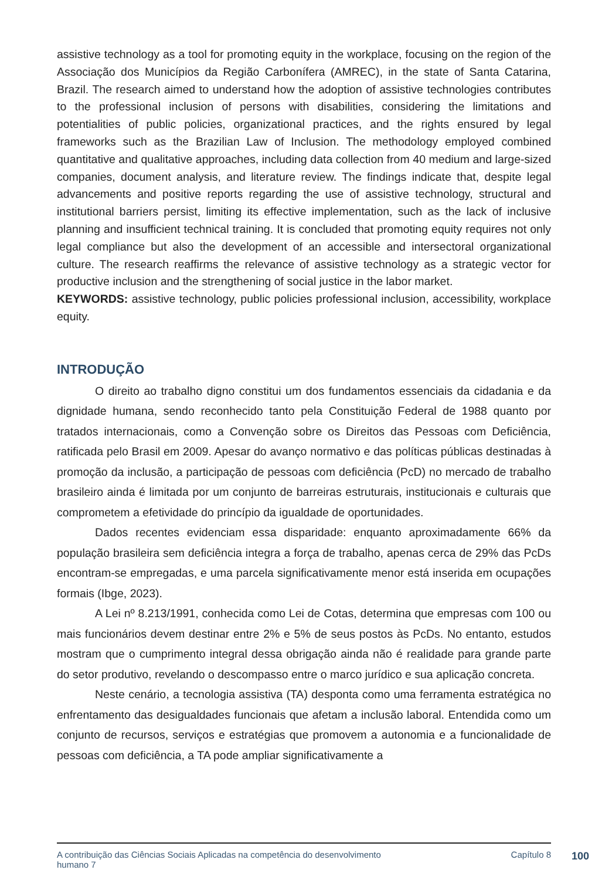assistive technology as a tool for promoting equity in the workplace, focusing on the region of the Associação dos Municípios da Região Carbonífera (AMREC), in the state of Santa Catarina, Brazil. The research aimed to understand how the adoption of assistive technologies contributes to the professional inclusion of persons with disabilities, considering the limitations and potentialities of public policies, organizational practices, and the rights ensured by legal frameworks such as the Brazilian Law of Inclusion. The methodology employed combined quantitative and qualitative approaches, including data collection from 40 medium and large-sized companies, document analysis, and literature review. The findings indicate that, despite legal advancements and positive reports regarding the use of assistive technology, structural and institutional barriers persist, limiting its effective implementation, such as the lack of inclusive planning and insufficient technical training. It is concluded that promoting equity requires not only legal compliance but also the development of an accessible and intersectoral organizational culture. The research reaffirms the relevance of assistive technology as a strategic vector for productive inclusion and the strengthening of social justice in the labor market.
KEYWORDS: assistive technology, public policies professional inclusion, accessibility, workplace equity.
INTRODUÇÃO
O direito ao trabalho digno constitui um dos fundamentos essenciais da cidadania e da dignidade humana, sendo reconhecido tanto pela Constituição Federal de 1988 quanto por tratados internacionais, como a Convenção sobre os Direitos das Pessoas com Deficiência, ratificada pelo Brasil em 2009. Apesar do avanço normativo e das políticas públicas destinadas à promoção da inclusão, a participação de pessoas com deficiência (PcD) no mercado de trabalho brasileiro ainda é limitada por um conjunto de barreiras estruturais, institucionais e culturais que comprometem a efetividade do princípio da igualdade de oportunidades.
Dados recentes evidenciam essa disparidade: enquanto aproximadamente 66% da população brasileira sem deficiência integra a força de trabalho, apenas cerca de 29% das PcDs encontram-se empregadas, e uma parcela significativamente menor está inserida em ocupações formais (Ibge, 2023).
A Lei nº 8.213/1991, conhecida como Lei de Cotas, determina que empresas com 100 ou mais funcionários devem destinar entre 2% e 5% de seus postos às PcDs. No entanto, estudos mostram que o cumprimento integral dessa obrigação ainda não é realidade para grande parte do setor produtivo, revelando o descompasso entre o marco jurídico e sua aplicação concreta.
Neste cenário, a tecnologia assistiva (TA) desponta como uma ferramenta estratégica no enfrentamento das desigualdades funcionais que afetam a inclusão laboral. Entendida como um conjunto de recursos, serviços e estratégias que promovem a autonomia e a funcionalidade de pessoas com deficiência, a TA pode ampliar significativamente a
A contribuição das Ciências Sociais Aplicadas na competência do desenvolvimento
humano 7 Capítulo 8
100